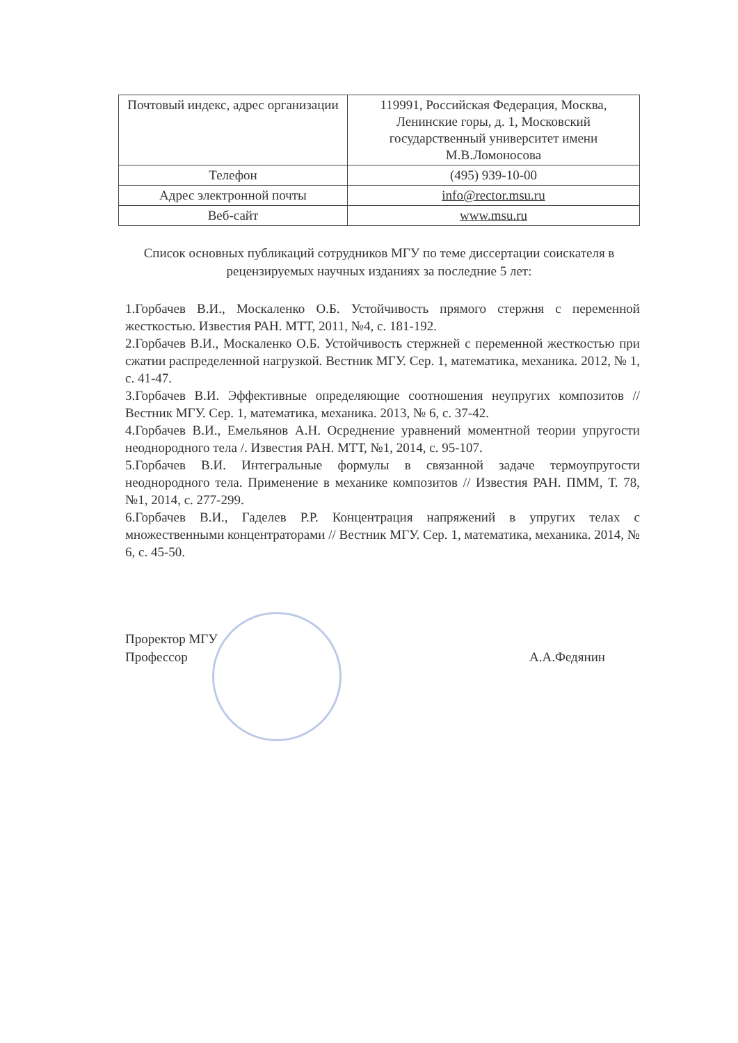| Почтовый индекс, адрес организации | 119991, Российская Федерация, Москва, Ленинские горы, д. 1, Московский государственный университет имени М.В.Ломоносова |
| Телефон | (495) 939-10-00 |
| Адрес электронной почты | info@rector.msu.ru |
| Веб-сайт | www.msu.ru |
Список основных публикаций сотрудников МГУ по теме диссертации соискателя в рецензируемых научных изданиях за последние 5 лет:
1.Горбачев В.И., Москаленко О.Б. Устойчивость прямого стержня с переменной жесткостью. Известия РАН. МТТ, 2011, №4, с. 181-192.
2.Горбачев В.И., Москаленко О.Б. Устойчивость стержней с переменной жесткостью при сжатии распределенной нагрузкой. Вестник МГУ. Сер. 1, математика, механика. 2012, № 1, с. 41-47.
3.Горбачев В.И. Эффективные определяющие соотношения неупругих композитов // Вестник МГУ. Сер. 1, математика, механика. 2013, № 6, с. 37-42.
4.Горбачев В.И., Емельянов А.Н. Осреднение уравнений моментной теории упругости неоднородного тела /. Известия РАН. МТТ, №1, 2014, с. 95-107.
5.Горбачев В.И. Интегральные формулы в связанной задаче термоупругости неоднородного тела. Применение в механике композитов // Известия РАН. ПММ, Т. 78, №1, 2014, с. 277-299.
6.Горбачев В.И., Гаделев Р.Р. Концентрация напряжений в упругих телах с множественными концентраторами // Вестник МГУ. Сер. 1, математика, механика. 2014, № 6, с. 45-50.
Проректор МГУ
Профессор
А.А.Федянин